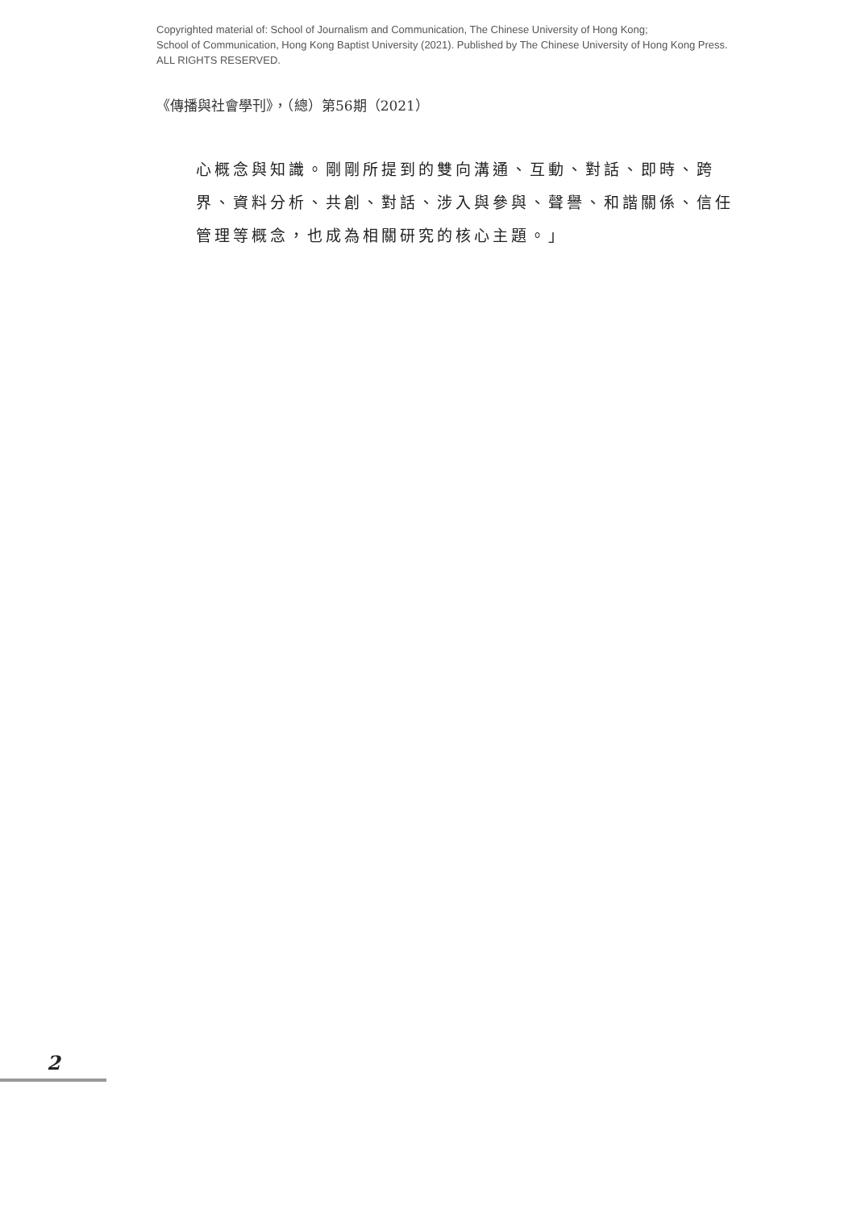Copyrighted material of: School of Journalism and Communication, The Chinese University of Hong Kong;
School of Communication, Hong Kong Baptist University (2021). Published by The Chinese University of Hong Kong Press.
ALL RIGHTS RESERVED.
《傳播與社會學刊》，（總）第56期（2021）
心概念與知識。剛剛所提到的雙向溝通、互動、對話、即時、跨界、資料分析、共創、對話、涉入與參與、聲譽、和諧關係、信任管理等概念，也成為相關研究的核心主題。」
2